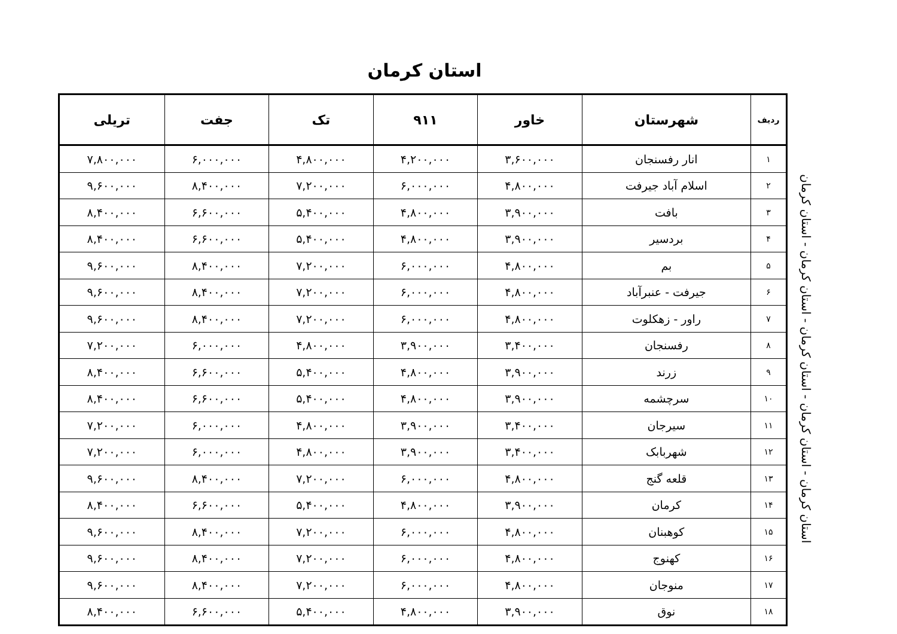استان کرمان
| ردیف | شهرستان | خاور | ۹۱۱ | تک | جفت | تریلی |
| --- | --- | --- | --- | --- | --- | --- |
| ۱ | انار رفسنجان | ۳,۶۰۰,۰۰۰ | ۴,۲۰۰,۰۰۰ | ۴,۸۰۰,۰۰۰ | ۶,۰۰۰,۰۰۰ | ۷,۸۰۰,۰۰۰ |
| ۲ | اسلام آباد جیرفت | ۴,۸۰۰,۰۰۰ | ۶,۰۰۰,۰۰۰ | ۷,۲۰۰,۰۰۰ | ۸,۴۰۰,۰۰۰ | ۹,۶۰۰,۰۰۰ |
| ۳ | بافت | ۳,۹۰۰,۰۰۰ | ۴,۸۰۰,۰۰۰ | ۵,۴۰۰,۰۰۰ | ۶,۶۰۰,۰۰۰ | ۸,۴۰۰,۰۰۰ |
| ۴ | بردسیر | ۳,۹۰۰,۰۰۰ | ۴,۸۰۰,۰۰۰ | ۵,۴۰۰,۰۰۰ | ۶,۶۰۰,۰۰۰ | ۸,۴۰۰,۰۰۰ |
| ۵ | بم | ۴,۸۰۰,۰۰۰ | ۶,۰۰۰,۰۰۰ | ۷,۲۰۰,۰۰۰ | ۸,۴۰۰,۰۰۰ | ۹,۶۰۰,۰۰۰ |
| ۶ | جیرفت - عنبرآباد | ۴,۸۰۰,۰۰۰ | ۶,۰۰۰,۰۰۰ | ۷,۲۰۰,۰۰۰ | ۸,۴۰۰,۰۰۰ | ۹,۶۰۰,۰۰۰ |
| ۷ | راور - زهکلوت | ۴,۸۰۰,۰۰۰ | ۶,۰۰۰,۰۰۰ | ۷,۲۰۰,۰۰۰ | ۸,۴۰۰,۰۰۰ | ۹,۶۰۰,۰۰۰ |
| ۸ | رفسنجان | ۳,۴۰۰,۰۰۰ | ۳,۹۰۰,۰۰۰ | ۴,۸۰۰,۰۰۰ | ۶,۰۰۰,۰۰۰ | ۷,۲۰۰,۰۰۰ |
| ۹ | زرند | ۳,۹۰۰,۰۰۰ | ۴,۸۰۰,۰۰۰ | ۵,۴۰۰,۰۰۰ | ۶,۶۰۰,۰۰۰ | ۸,۴۰۰,۰۰۰ |
| ۱۰ | سرچشمه | ۳,۹۰۰,۰۰۰ | ۴,۸۰۰,۰۰۰ | ۵,۴۰۰,۰۰۰ | ۶,۶۰۰,۰۰۰ | ۸,۴۰۰,۰۰۰ |
| ۱۱ | سیرجان | ۳,۴۰۰,۰۰۰ | ۳,۹۰۰,۰۰۰ | ۴,۸۰۰,۰۰۰ | ۶,۰۰۰,۰۰۰ | ۷,۲۰۰,۰۰۰ |
| ۱۲ | شهربابک | ۳,۴۰۰,۰۰۰ | ۳,۹۰۰,۰۰۰ | ۴,۸۰۰,۰۰۰ | ۶,۰۰۰,۰۰۰ | ۷,۲۰۰,۰۰۰ |
| ۱۳ | قلعه گنج | ۴,۸۰۰,۰۰۰ | ۶,۰۰۰,۰۰۰ | ۷,۲۰۰,۰۰۰ | ۸,۴۰۰,۰۰۰ | ۹,۶۰۰,۰۰۰ |
| ۱۴ | کرمان | ۳,۹۰۰,۰۰۰ | ۴,۸۰۰,۰۰۰ | ۵,۴۰۰,۰۰۰ | ۶,۶۰۰,۰۰۰ | ۸,۴۰۰,۰۰۰ |
| ۱۵ | کوهبنان | ۴,۸۰۰,۰۰۰ | ۶,۰۰۰,۰۰۰ | ۷,۲۰۰,۰۰۰ | ۸,۴۰۰,۰۰۰ | ۹,۶۰۰,۰۰۰ |
| ۱۶ | کهنوج | ۴,۸۰۰,۰۰۰ | ۶,۰۰۰,۰۰۰ | ۷,۲۰۰,۰۰۰ | ۸,۴۰۰,۰۰۰ | ۹,۶۰۰,۰۰۰ |
| ۱۷ | منوجان | ۴,۸۰۰,۰۰۰ | ۶,۰۰۰,۰۰۰ | ۷,۲۰۰,۰۰۰ | ۸,۴۰۰,۰۰۰ | ۹,۶۰۰,۰۰۰ |
| ۱۸ | نوق | ۳,۹۰۰,۰۰۰ | ۴,۸۰۰,۰۰۰ | ۵,۴۰۰,۰۰۰ | ۶,۶۰۰,۰۰۰ | ۸,۴۰۰,۰۰۰ |
استان کرمان - استان کرمان - استان کرمان - استان کرمان - استان کرمان